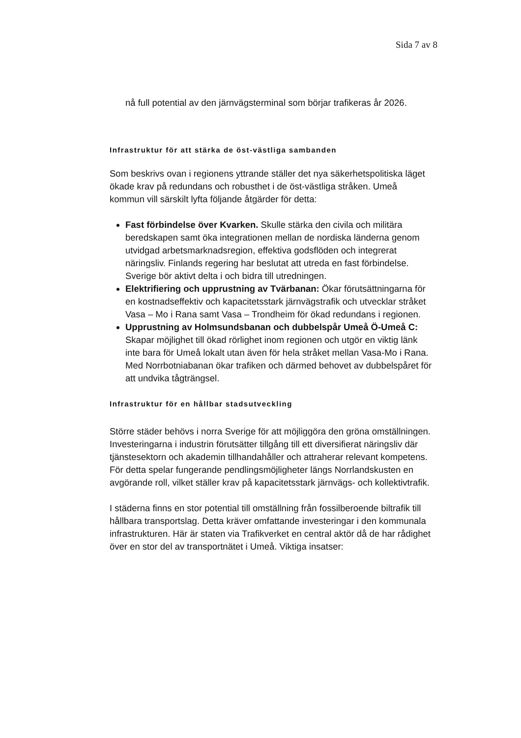Sida 7 av 8
nå full potential av den järnvägsterminal som börjar trafikeras år 2026.
Infrastruktur för att stärka de öst-västliga sambanden
Som beskrivs ovan i regionens yttrande ställer det nya säkerhetspolitiska läget ökade krav på redundans och robusthet i de öst-västliga stråken. Umeå kommun vill särskilt lyfta följande åtgärder för detta:
Fast förbindelse över Kvarken. Skulle stärka den civila och militära beredskapen samt öka integrationen mellan de nordiska länderna genom utvidgad arbetsmarknadsregion, effektiva godsflöden och integrerat näringsliv. Finlands regering har beslutat att utreda en fast förbindelse. Sverige bör aktivt delta i och bidra till utredningen.
Elektrifiering och upprustning av Tvärbanan: Ökar förutsättningarna för en kostnadseffektiv och kapacitetsstark järnvägstrafik och utvecklar stråket Vasa – Mo i Rana samt Vasa – Trondheim för ökad redundans i regionen.
Upprustning av Holmsundsbanan och dubbelspår Umeå Ö-Umeå C: Skapar möjlighet till ökad rörlighet inom regionen och utgör en viktig länk inte bara för Umeå lokalt utan även för hela stråket mellan Vasa-Mo i Rana. Med Norrbotniabanan ökar trafiken och därmed behovet av dubbelspåret för att undvika tågträngsel.
Infrastruktur för en hållbar stadsutveckling
Större städer behövs i norra Sverige för att möjliggöra den gröna omställningen. Investeringarna i industrin förutsätter tillgång till ett diversifierat näringsliv där tjänstesektorn och akademin tillhandahåller och attraherar relevant kompetens. För detta spelar fungerande pendlingsmöjligheter längs Norrlandskusten en avgörande roll, vilket ställer krav på kapacitetsstark järnvägs- och kollektivtrafik.
I städerna finns en stor potential till omställning från fossilberoende biltrafik till hållbara transportslag. Detta kräver omfattande investeringar i den kommunala infrastrukturen. Här är staten via Trafikverket en central aktör då de har rådighet över en stor del av transportnätet i Umeå. Viktiga insatser: